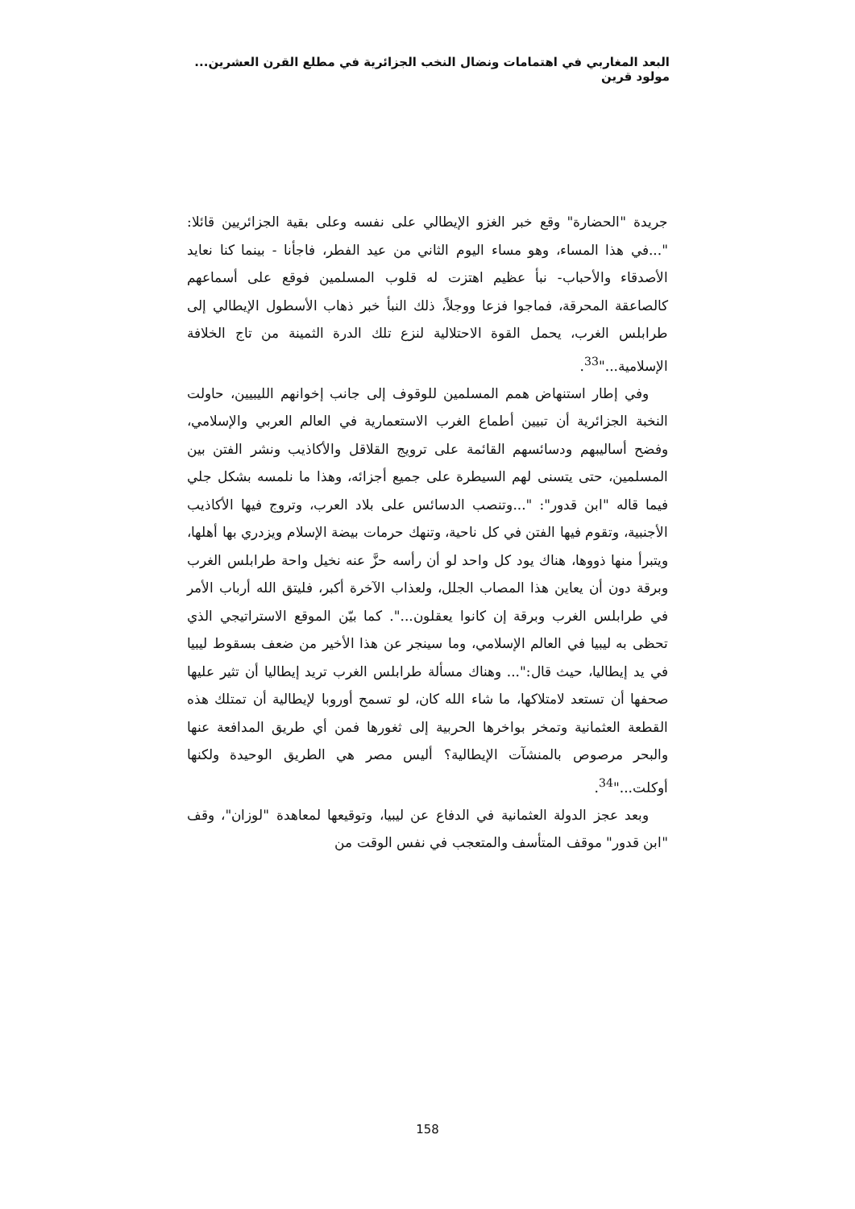البعد المغاربي في اهتمامات ونضال النخب الجزائرية في مطلع القرن العشرين... مولود قرين
جريدة "الحضارة" وقع خبر الغزو الإيطالي على نفسه وعلى بقية الجزائريين قائلا: "...في هذا المساء، وهو مساء اليوم الثاني من عيد الفطر، فاجأنا - بينما كنا نعايد الأصدقاء والأحباب- نبأ عظيم اهتزت له قلوب المسلمين فوقع على أسماعهم كالصاعقة المحرقة، فماجوا فزعا ووجلاً، ذلك النبأ خبر ذهاب الأسطول الإيطالي إلى طرابلس الغرب، يحمل القوة الاحتلالية لنزع تلك الدرة الثمينة من تاج الخلافة الإسلامية..."<sup>33</sup>.
وفي إطار استنهاض همم المسلمين للوقوف إلى جانب إخوانهم الليبيين، حاولت النخبة الجزائرية أن تبيين أطماع الغرب الاستعمارية في العالم العربي والإسلامي، وفضح أساليبهم ودسائسهم القائمة على ترويج القلاقل والأكاذيب ونشر الفتن بين المسلمين، حتى يتسنى لهم السيطرة على جميع أجزائه، وهذا ما نلمسه بشكل جلي فيما قاله "ابن قدور": "...وتنصب الدسائس على بلاد العرب، وتروج فيها الأكاذيب الأجنبية، وتقوم فيها الفتن في كل ناحية، وتنهك حرمات بيضة الإسلام ويزدري بها أهلها، ويتبرأ منها ذووها، هناك يود كل واحد لو أن رأسه حزَّ عنه نخيل واحة طرابلس الغرب وبرقة دون أن يعاين هذا المصاب الجلل، ولعذاب الآخرة أكبر، فليتق الله أرباب الأمر في طرابلس الغرب وبرقة إن كانوا يعقلون...". كما بيّن الموقع الاستراتيجي الذي تحظى به ليبيا في العالم الإسلامي، وما سينجر عن هذا الأخير من ضعف بسقوط ليبيا في يد إيطاليا، حيث قال:"... وهناك مسألة طرابلس الغرب تريد إيطاليا أن تثير عليها صحفها أن تستعد لامتلاكها، ما شاء الله كان، لو تسمح أوروبا لإيطالية أن تمتلك هذه القطعة العثمانية وتمخر بواخرها الحربية إلى ثغورها فمن أي طريق المدافعة عنها والبحر مرصوص بالمنشآت الإيطالية؟ أليس مصر هي الطريق الوحيدة ولكنها أوكلت..."<sup>34</sup>.
وبعد عجز الدولة العثمانية في الدفاع عن ليبيا، وتوقيعها لمعاهدة "لوزان"، وقف "ابن قدور" موقف المتأسف والمتعجب في نفس الوقت من
158